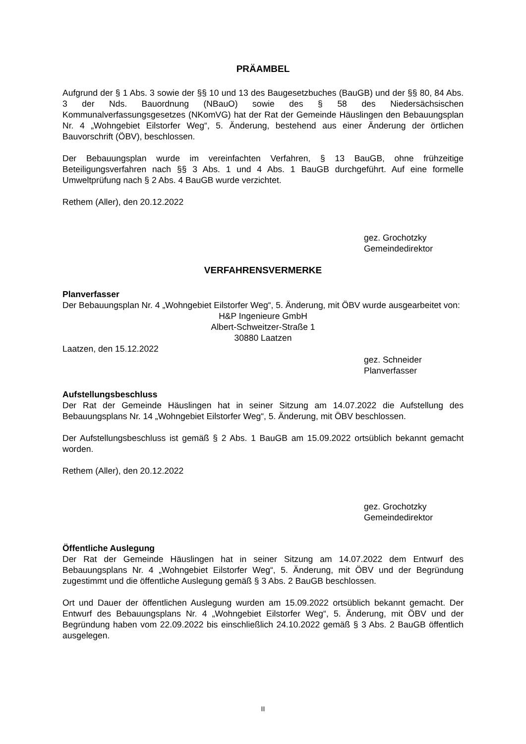PRÄAMBEL
Aufgrund der § 1 Abs. 3 sowie der §§ 10 und 13 des Baugesetzbuches (BauGB) und der §§ 80, 84 Abs. 3 der Nds. Bauordnung (NBauO) sowie des § 58 des Niedersächsischen Kommunalverfassungsgesetzes (NKomVG) hat der Rat der Gemeinde Häuslingen den Bebauungsplan Nr. 4 „Wohngebiet Eilstorfer Weg“, 5. Änderung, bestehend aus einer Änderung der örtlichen Bauvorschrift (ÖBV), beschlossen.
Der Bebauungsplan wurde im vereinfachten Verfahren, § 13 BauGB, ohne frühzeitige Beteiligungsverfahren nach §§ 3 Abs. 1 und 4 Abs. 1 BauGB durchgeführt. Auf eine formelle Umweltprüfung nach § 2 Abs. 4 BauGB wurde verzichtet.
Rethem (Aller), den 20.12.2022
gez. Grochotzky
Gemeindedirektor
VERFAHRENSVERMERKE
Planverfasser
Der Bebauungsplan Nr. 4 „Wohngebiet Eilstorfer Weg“, 5. Änderung, mit ÖBV wurde ausgearbeitet von:
H&P Ingenieure GmbH
Albert-Schweitzer-Straße 1
30880 Laatzen
Laatzen, den 15.12.2022
gez. Schneider
Planverfasser
Aufstellungsbeschluss
Der Rat der Gemeinde Häuslingen hat in seiner Sitzung am 14.07.2022 die Aufstellung des Bebauungsplans Nr. 14 „Wohngebiet Eilstorfer Weg“, 5. Änderung, mit ÖBV beschlossen.
Der Aufstellungsbeschluss ist gemäß § 2 Abs. 1 BauGB am 15.09.2022 ortsüblich bekannt gemacht worden.
Rethem (Aller), den 20.12.2022
gez. Grochotzky
Gemeindedirektor
Öffentliche Auslegung
Der Rat der Gemeinde Häuslingen hat in seiner Sitzung am 14.07.2022 dem Entwurf des Bebauungsplans Nr. 4 „Wohngebiet Eilstorfer Weg“, 5. Änderung, mit ÖBV und der Begründung zugestimmt und die öffentliche Auslegung gemäß § 3 Abs. 2 BauGB beschlossen.
Ort und Dauer der öffentlichen Auslegung wurden am 15.09.2022 ortsüblich bekannt gemacht. Der Entwurf des Bebauungsplans Nr. 4 „Wohngebiet Eilstorfer Weg“, 5. Änderung, mit ÖBV und der Begründung haben vom 22.09.2022 bis einschließlich 24.10.2022 gemäß § 3 Abs. 2 BauGB öffentlich ausgelegen.
II